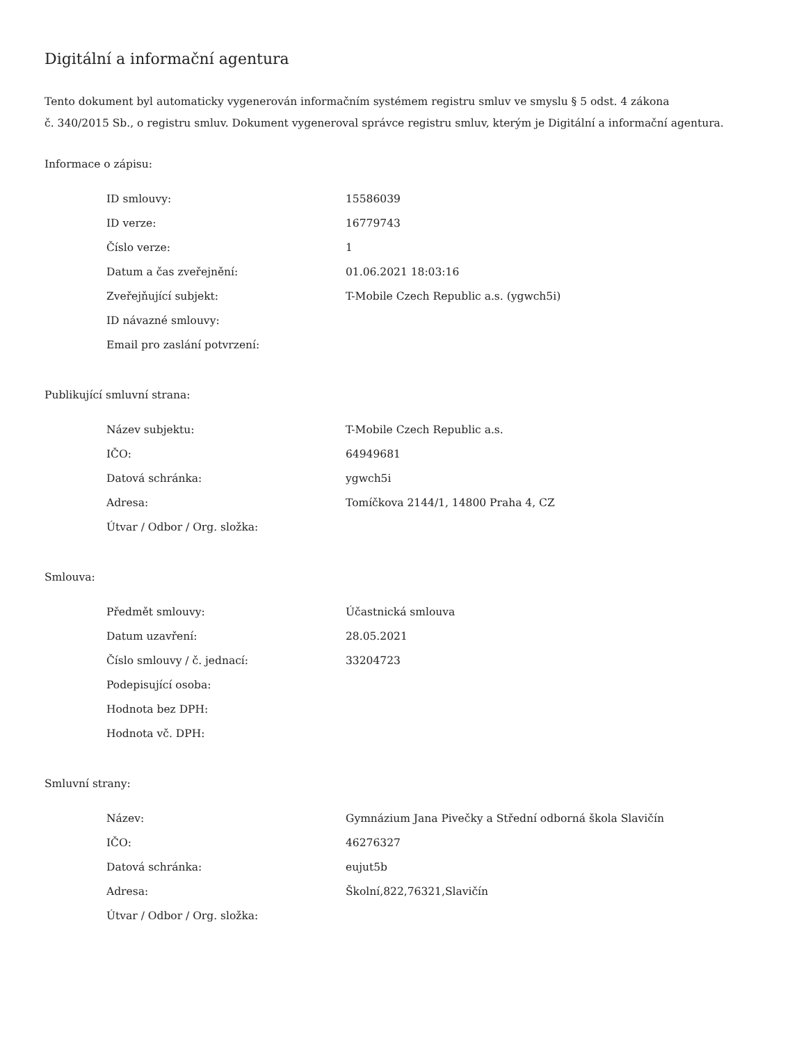Digitální a informační agentura
Tento dokument byl automaticky vygenerován informačním systémem registru smluv ve smyslu § 5 odst. 4 zákona
č. 340/2015 Sb., o registru smluv. Dokument vygeneroval správce registru smluv, kterým je Digitální a informační agentura.
Informace o zápisu:
| ID smlouvy: | 15586039 |
| ID verze: | 16779743 |
| Číslo verze: | 1 |
| Datum a čas zveřejnění: | 01.06.2021 18:03:16 |
| Zveřejňující subjekt: | T-Mobile Czech Republic a.s. (ygwch5i) |
| ID návazné smlouvy: | |
| Email pro zaslání potvrzení: | |
Publikující smluvní strana:
| Název subjektu: | T-Mobile Czech Republic a.s. |
| IČO: | 64949681 |
| Datová schránka: | ygwch5i |
| Adresa: | Tomíčkova 2144/1, 14800 Praha 4, CZ |
| Útvar / Odbor / Org. složka: | |
Smlouva:
| Předmět smlouvy: | Účastnická smlouva |
| Datum uzavření: | 28.05.2021 |
| Číslo smlouvy / č. jednací: | 33204723 |
| Podepisující osoba: | |
| Hodnota bez DPH: | |
| Hodnota vč. DPH: | |
Smluvní strany:
| Název: | Gymnázium Jana Pivečky a Střední odborná škola Slavičín |
| IČO: | 46276327 |
| Datová schránka: | eujut5b |
| Adresa: | Školní,822,76321,Slavičín |
| Útvar / Odbor / Org. složka: | |